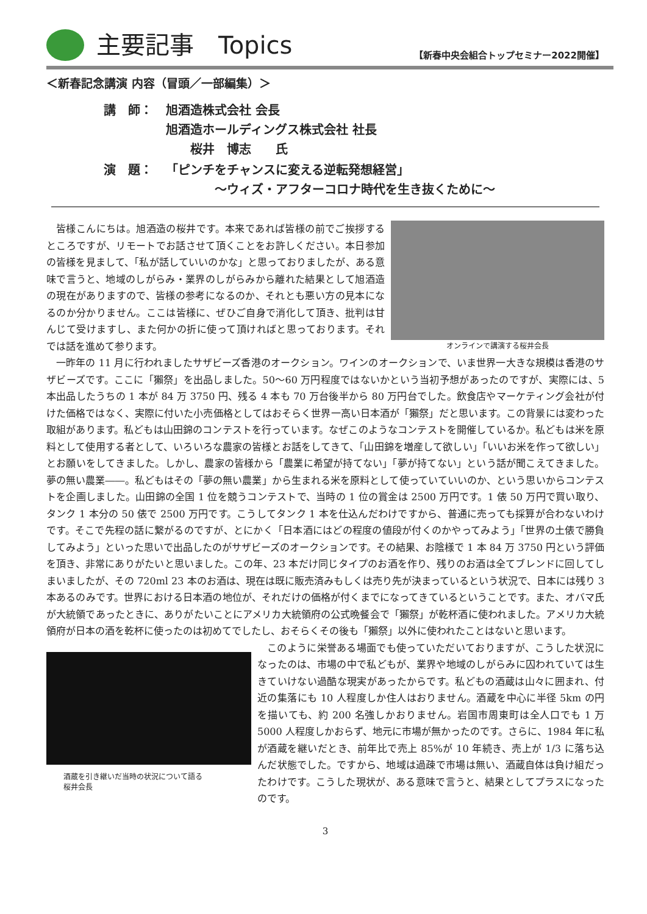主要記事　Topics
【新春中央会組合トップセミナー2022開催】
＜新春記念講演 内容（冒頭／一部編集）＞
| 講 師： | 旭酒造株式会社 会長 旭酒造ホールディングス株式会社 社長 桜井 博志 氏 |
| 演 題： | 「ピンチをチャンスに変える逆転発想経営」 ～ウィズ・アフターコロナ時代を生き抜くために～ |
オンラインで講演する桜井会長
皆様こんにちは。旭酒造の桜井です。本来であれば皆様の前でご挨拶するところですが、リモートでお話させて頂くことをお許しください。本日参加の皆様を見まして、「私が話していいのかな」と思っておりましたが、ある意味で言うと、地域のしがらみ・業界のしがらみから離れた結果として旭酒造の現在がありますので、皆様の参考になるのか、それとも悪い方の見本になるのか分かりません。ここは皆様に、ぜひご自身で消化して頂き、批判は甘んじて受けますし、また何かの折に使って頂ければと思っております。それでは話を進めて参ります。
一昨年の 11 月に行われましたサザビーズ香港のオークション。ワインのオークションで、いま世界一大きな規模は香港のサザビーズです。ここに「獺祭」を出品しました。50～60 万円程度ではないかという当初予想があったのですが、実際には、5 本出品したうちの 1 本が 84 万 3750 円、残る 4 本も 70 万台後半から 80 万円台でした。飲食店やマーケティング会社が付けた価格ではなく、実際に付いた小売価格としてはおそらく世界一高い日本酒が「獺祭」だと思います。この背景には変わった取組があります。私どもは山田錦のコンテストを行っています。なぜこのようなコンテストを開催しているか。私どもは米を原料として使用する者として、いろいろな農家の皆様とお話をしてきて、「山田錦を増産して欲しい」「いいお米を作って欲しい」とお願いをしてきました。しかし、農家の皆様から「農業に希望が持てない」「夢が持てない」という話が聞こえてきました。夢の無い農業――。私どもはその「夢の無い農業」から生まれる米を原料として使っていていいのか、という思いからコンテストを企画しました。山田錦の全国 1 位を競うコンテストで、当時の 1 位の賞金は 2500 万円です。1 俵 50 万円で買い取り、タンク 1 本分の 50 俵で 2500 万円です。こうしてタンク 1 本を仕込んだわけですから、普通に売っても採算が合わないわけです。そこで先程の話に繋がるのですが、とにかく「日本酒にはどの程度の値段が付くのかやってみよう」「世界の土俵で勝負してみよう」といった思いで出品したのがサザビーズのオークションです。その結果、お陰様で 1 本 84 万 3750 円という評価を頂き、非常にありがたいと思いました。この年、23 本だけ同じタイプのお酒を作り、残りのお酒は全てブレンドに回してしまいましたが、その 720ml 23 本のお酒は、現在は既に販売済みもしくは売り先が決まっているという状況で、日本には残り 3 本あるのみです。世界における日本酒の地位が、それだけの価格が付くまでになってきているということです。また、オバマ氏が大統領であったときに、ありがたいことにアメリカ大統領府の公式晩餐会で「獺祭」が乾杯酒に使われました。アメリカ大統領府が日本の酒を乾杯に使ったのは初めてでしたし、おそらくその後も「獺祭」以外に使われたことはないと思います。
酒蔵を引き継いだ当時の状況について語る
桜井会長
このように栄誉ある場面でも使っていただいておりますが、こうした状況になったのは、市場の中で私どもが、業界や地域のしがらみに囚われていては生きていけない過酷な現実があったからです。私どもの酒蔵は山々に囲まれ、付近の集落にも 10 人程度しか住人はおりません。酒蔵を中心に半径 5km の円を描いても、約 200 名強しかおりません。岩国市周東町は全人口でも 1 万 5000 人程度しかおらず、地元に市場が無かったのです。さらに、1984 年に私が酒蔵を継いだとき、前年比で売上 85%が 10 年続き、売上が 1/3 に落ち込んだ状態でした。ですから、地域は過疎で市場は無い、酒蔵自体は負け組だったわけです。こうした現状が、ある意味で言うと、結果としてプラスになったのです。
3